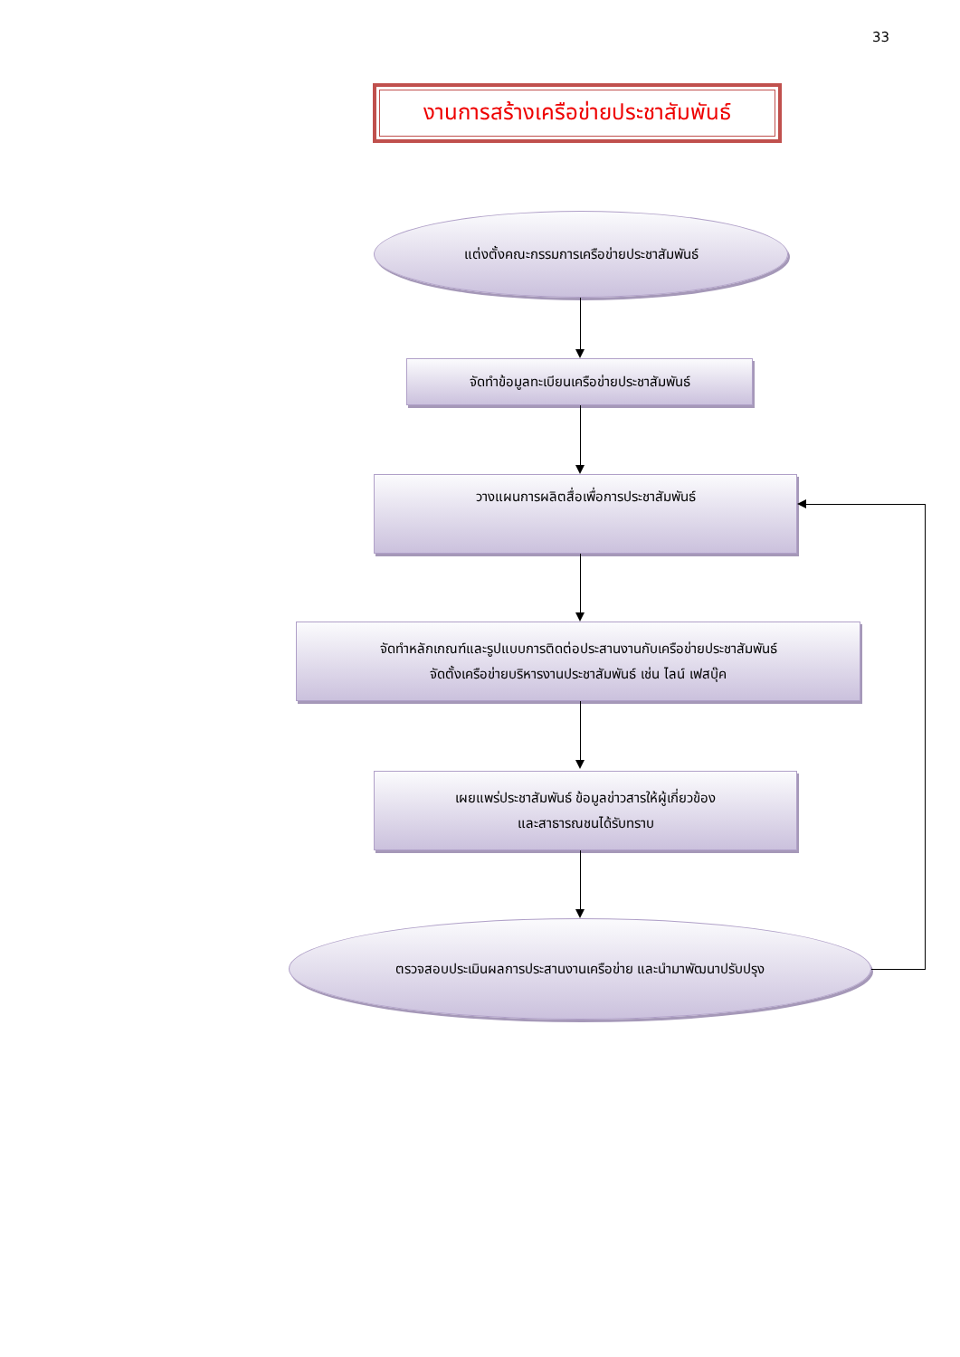33
งานการสร้างเครือข่ายประชาสัมพันธ์
แต่งตั้งคณะกรรมการเครือข่ายประชาสัมพันธ์
จัดทำข้อมูลทะเบียนเครือข่ายประชาสัมพันธ์
วางแผนการผลิตสื่อเพื่อการประชาสัมพันธ์
จัดทำหลักเกณฑ์และรูปแบบการติดต่อประสานงานกับเครือข่ายประชาสัมพันธ์
จัดตั้งเครือข่ายบริหารงานประชาสัมพันธ์ เช่น ไลน์ เฟสบุ๊ค
เผยแพร่ประชาสัมพันธ์ ข้อมูลข่าวสารให้ผู้เกี่ยวข้อง
และสาธารณชนได้รับทราบ
ตรวจสอบประเมินผลการประสานงานเครือข่าย และนำมาพัฒนาปรับปรุง